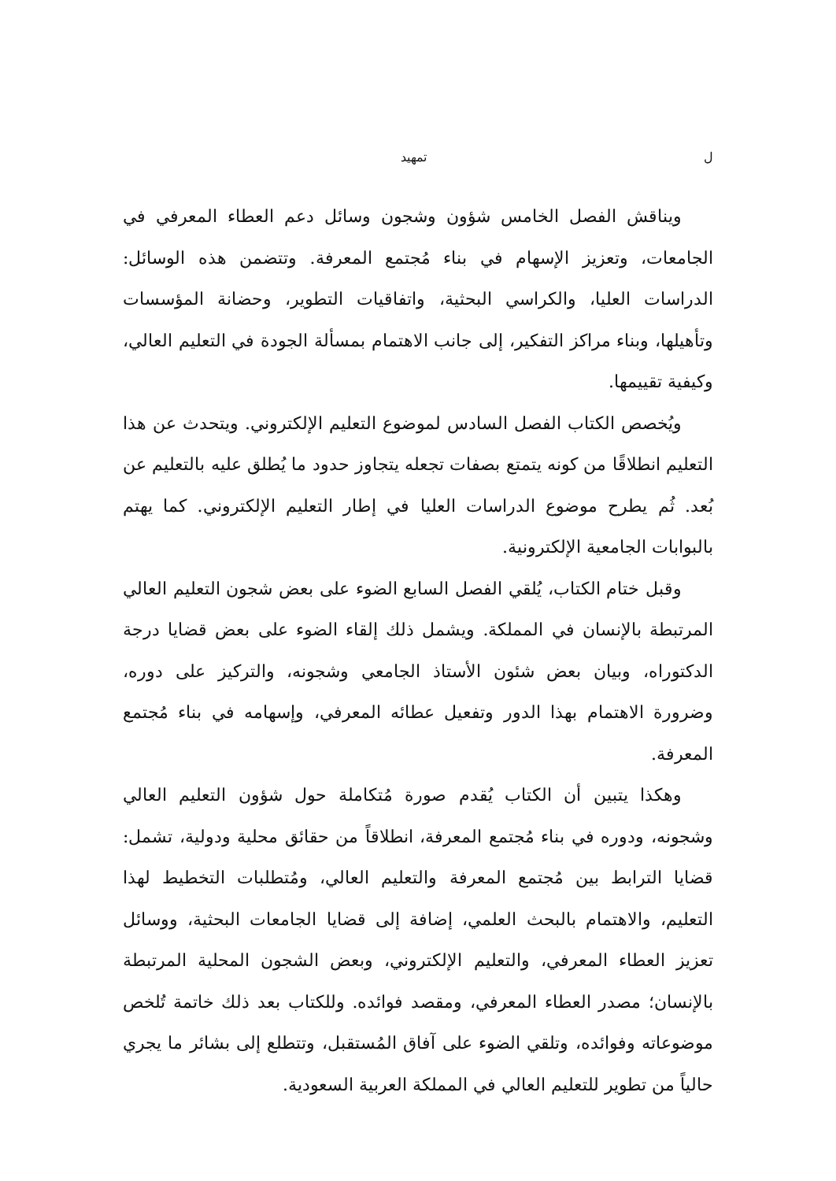ل تمهيد
ويناقش الفصل الخامس شؤون وشجون وسائل دعم العطاء المعرفي في الجامعات، وتعزيز الإسهام في بناء مُجتمع المعرفة. وتتضمن هذه الوسائل: الدراسات العليا، والكراسي البحثية، واتفاقيات التطوير، وحضانة المؤسسات وتأهيلها، وبناء مراكز التفكير، إلى جانب الاهتمام بمسألة الجودة في التعليم العالي، وكيفية تقييمها.
ويُخصص الكتاب الفصل السادس لموضوع التعليم الإلكتروني. ويتحدث عن هذا التعليم انطلاقًا من كونه يتمتع بصفات تجعله يتجاوز حدود ما يُطلق عليه بالتعليم عن بُعد. ثُم يطرح موضوع الدراسات العليا في إطار التعليم الإلكتروني. كما يهتم بالبوابات الجامعية الإلكترونية.
وقبل ختام الكتاب، يُلقي الفصل السابع الضوء على بعض شجون التعليم العالي المرتبطة بالإنسان في المملكة. ويشمل ذلك إلقاء الضوء على بعض قضايا درجة الدكتوراه، وبيان بعض شئون الأستاذ الجامعي وشجونه، والتركيز على دوره، وضرورة الاهتمام بهذا الدور وتفعيل عطائه المعرفي، وإسهامه في بناء مُجتمع المعرفة.
وهكذا يتبين أن الكتاب يُقدم صورة مُتكاملة حول شؤون التعليم العالي وشجونه، ودوره في بناء مُجتمع المعرفة، انطلاقاً من حقائق محلية ودولية، تشمل: قضايا الترابط بين مُجتمع المعرفة والتعليم العالي، ومُتطلبات التخطيط لهذا التعليم، والاهتمام بالبحث العلمي، إضافة إلى قضايا الجامعات البحثية، ووسائل تعزيز العطاء المعرفي، والتعليم الإلكتروني، وبعض الشجون المحلية المرتبطة بالإنسان؛ مصدر العطاء المعرفي، ومقصد فوائده. وللكتاب بعد ذلك خاتمة تُلخص موضوعاته وفوائده، وتلقي الضوء على آفاق المُستقبل، وتتطلع إلى بشائر ما يجري حالياً من تطوير للتعليم العالي في المملكة العربية السعودية.